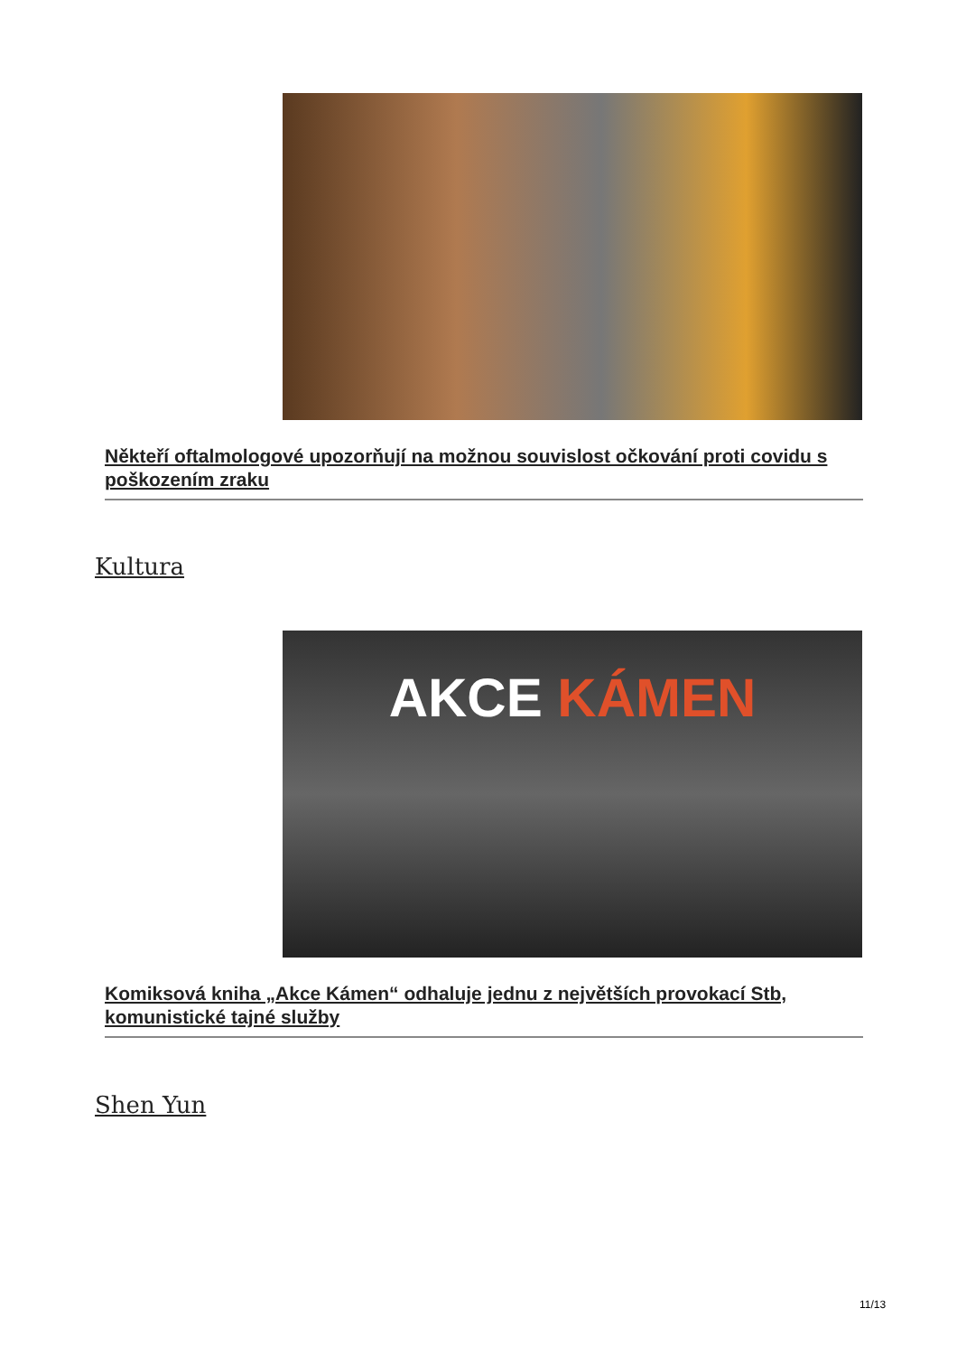Někteří oftalmologové upozorňují na možnou souvislost očkování proti covidu s poškozením zraku
Kultura
AKCE KÁMEN
Komiksová kniha „Akce Kámen“ odhaluje jednu z největších provokací Stb, komunistické tajné služby
Shen Yun
11/13